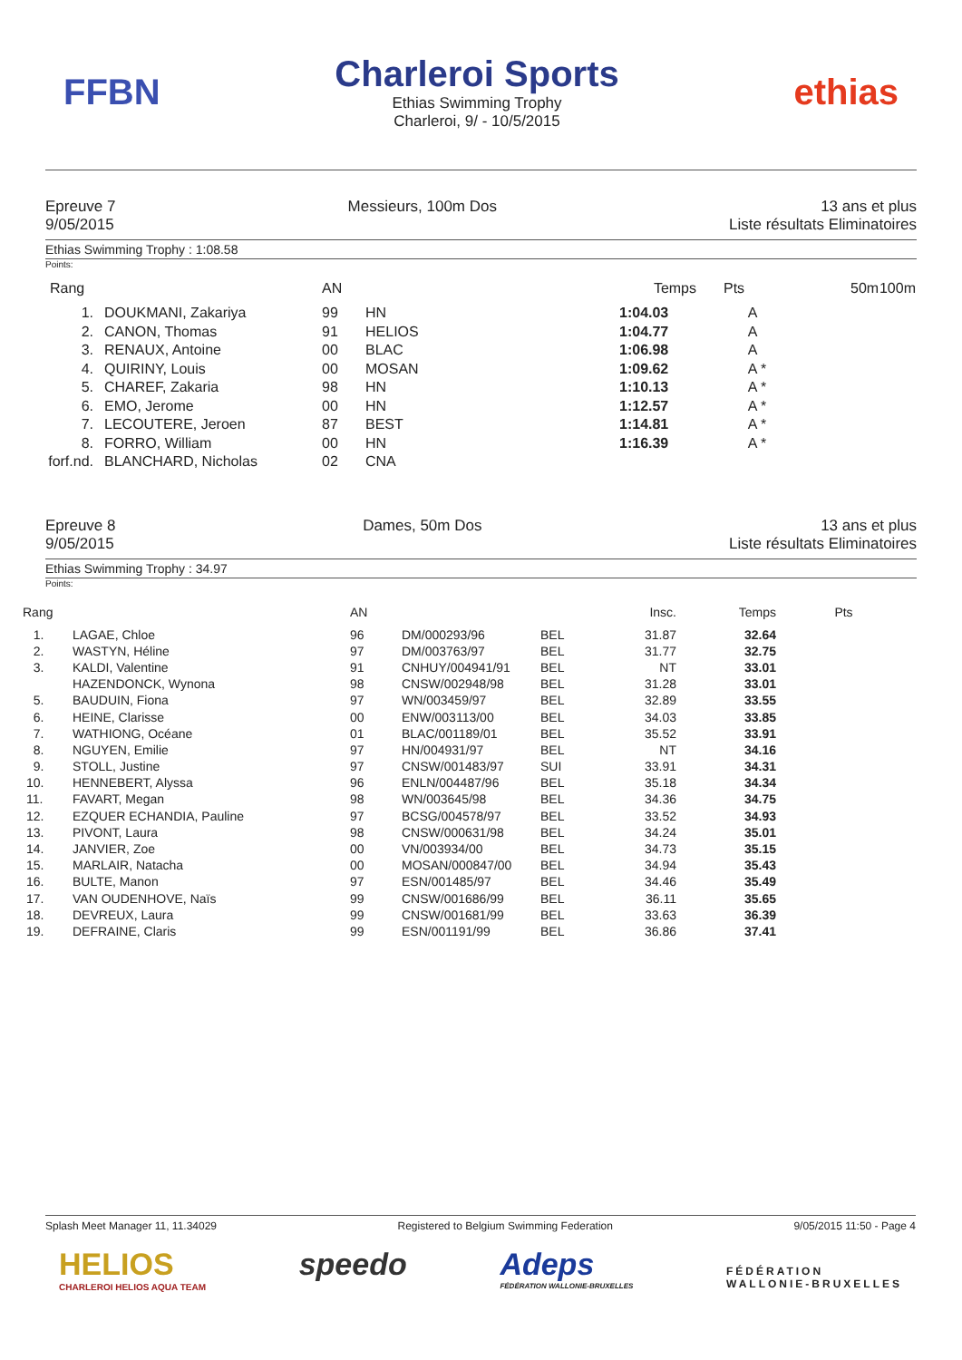FFBN
Charleroi Sports
Ethias Swimming Trophy
Charleroi, 9/ - 10/5/2015
ethias
Epreuve 7
9/05/2015
Messieurs, 100m Dos 13 ans et plus
Liste résultats Eliminatoires
Ethias Swimming Trophy : 1:08.58
Points:
| Rang | | AN | | Temps | Pts | 50m | 100m |
| --- | --- | --- | --- | --- | --- | --- | --- |
| 1. | DOUKMANI, Zakariya | 99 | HN | 1:04.03 | A | | |
| 2. | CANON, Thomas | 91 | HELIOS | 1:04.77 | A | | |
| 3. | RENAUX, Antoine | 00 | BLAC | 1:06.98 | A | | |
| 4. | QUIRINY, Louis | 00 | MOSAN | 1:09.62 | A * | | |
| 5. | CHAREF, Zakaria | 98 | HN | 1:10.13 | A * | | |
| 6. | EMO, Jerome | 00 | HN | 1:12.57 | A * | | |
| 7. | LECOUTERE, Jeroen | 87 | BEST | 1:14.81 | A * | | |
| 8. | FORRO, William | 00 | HN | 1:16.39 | A * | | |
| forf.nd. | BLANCHARD, Nicholas | 02 | CNA | | | | |
Epreuve 8
9/05/2015
Dames, 50m Dos 13 ans et plus
Liste résultats Eliminatoires
Ethias Swimming Trophy : 34.97
Points:
| Rang | | AN | | | Insc. | Temps | Pts |
| --- | --- | --- | --- | --- | --- | --- | --- |
| 1. | LAGAE, Chloe | 96 | DM/000293/96 | BEL | 31.87 | 32.64 | |
| 2. | WASTYN, Héline | 97 | DM/003763/97 | BEL | 31.77 | 32.75 | |
| 3. | KALDI, Valentine | 91 | CNHUY/004941/91 | BEL | NT | 33.01 | |
| | HAZENDONCK, Wynona | 98 | CNSW/002948/98 | BEL | 31.28 | 33.01 | |
| 5. | BAUDUIN, Fiona | 97 | WN/003459/97 | BEL | 32.89 | 33.55 | |
| 6. | HEINE, Clarisse | 00 | ENW/003113/00 | BEL | 34.03 | 33.85 | |
| 7. | WATHIONG, Océane | 01 | BLAC/001189/01 | BEL | 35.52 | 33.91 | |
| 8. | NGUYEN, Emilie | 97 | HN/004931/97 | BEL | NT | 34.16 | |
| 9. | STOLL, Justine | 97 | CNSW/001483/97 | SUI | 33.91 | 34.31 | |
| 10. | HENNEBERT, Alyssa | 96 | ENLN/004487/96 | BEL | 35.18 | 34.34 | |
| 11. | FAVART, Megan | 98 | WN/003645/98 | BEL | 34.36 | 34.75 | |
| 12. | EZQUER ECHANDIA, Pauline | 97 | BCSG/004578/97 | BEL | 33.52 | 34.93 | |
| 13. | PIVONT, Laura | 98 | CNSW/000631/98 | BEL | 34.24 | 35.01 | |
| 14. | JANVIER, Zoe | 00 | VN/003934/00 | BEL | 34.73 | 35.15 | |
| 15. | MARLAIR, Natacha | 00 | MOSAN/000847/00 | BEL | 34.94 | 35.43 | |
| 16. | BULTE, Manon | 97 | ESN/001485/97 | BEL | 34.46 | 35.49 | |
| 17. | VAN OUDENHOVE, Naïs | 99 | CNSW/001686/99 | BEL | 36.11 | 35.65 | |
| 18. | DEVREUX, Laura | 99 | CNSW/001681/99 | BEL | 33.63 | 36.39 | |
| 19. | DEFRAINE, Claris | 99 | ESN/001191/99 | BEL | 36.86 | 37.41 | |
Splash Meet Manager 11, 11.34029
Registered to Belgium Swimming Federation
9/05/2015 11:50 - Page 4
HELIOS
CHARLEROI HELIOS AQUA TEAM
speedo Adeps
FÉDÉRATION WALLONIE-BRUXELLES
FÉDÉRATION
WALLONIE-BRUXELLES